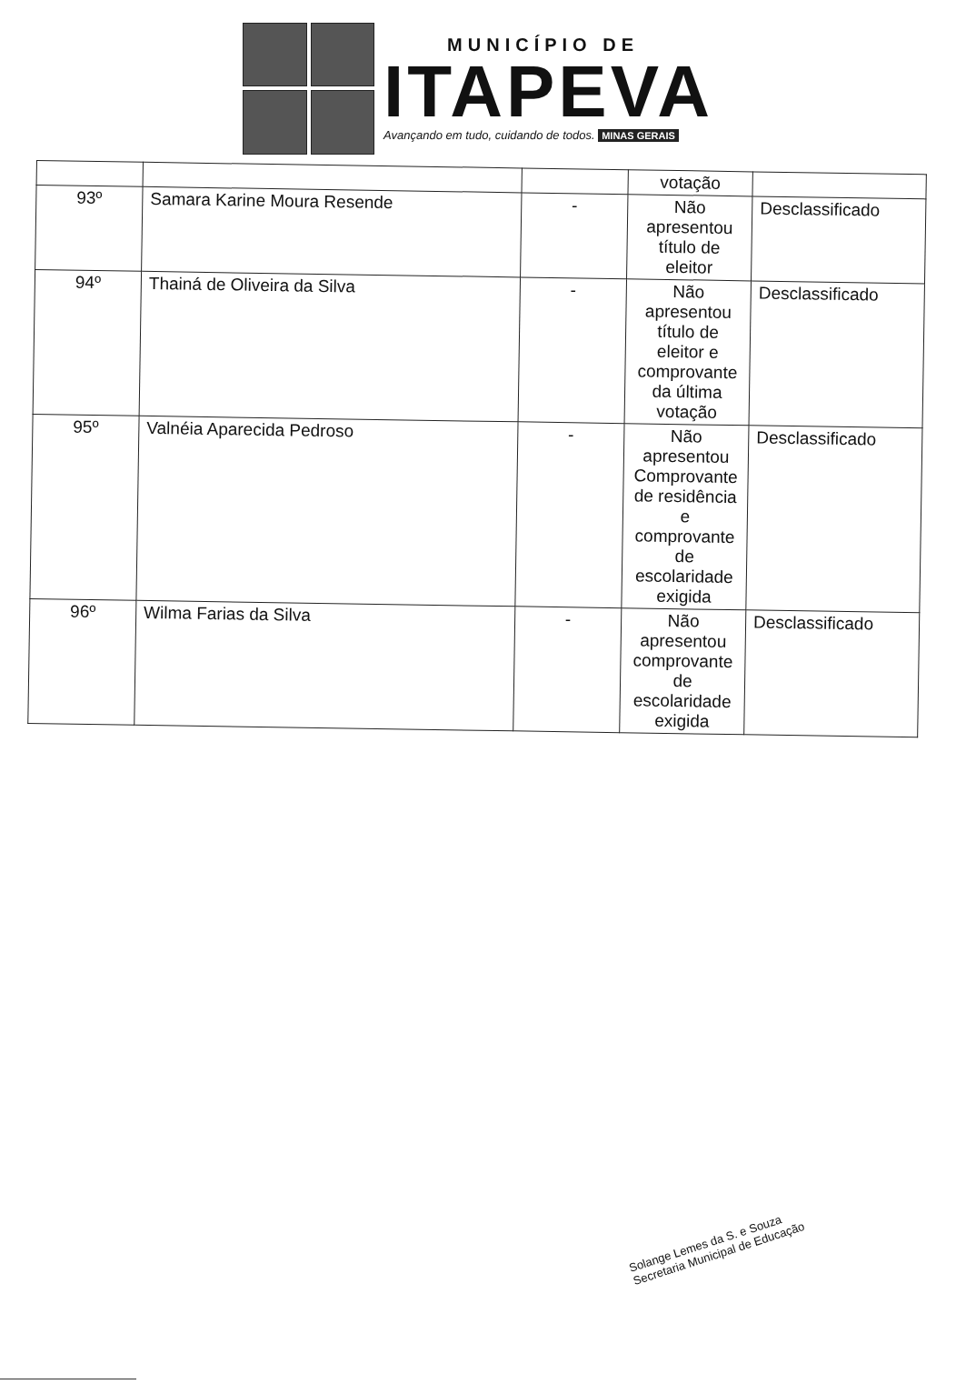MUNICÍPIO DE
ITAPEVA
Avançando em tudo, cuidando de todos. MINAS GERAIS
| | | | votação | |
| 93º | Samara Karine Moura Resende | - | Não apresentou título de eleitor | Desclassificado |
| 94º | Thainá de Oliveira da Silva | - | Não apresentou título de eleitor e comprovante da última votação | Desclassificado |
| 95º | Valnéia Aparecida Pedroso | - | Não apresentou Comprovante de residência e comprovante de escolaridade exigida | Desclassificado |
| 96º | Wilma Farias da Silva | - | Não apresentou comprovante de escolaridade exigida | Desclassificado |
Solange Lemes da S. e Souza
Secretaria Municipal de Educação